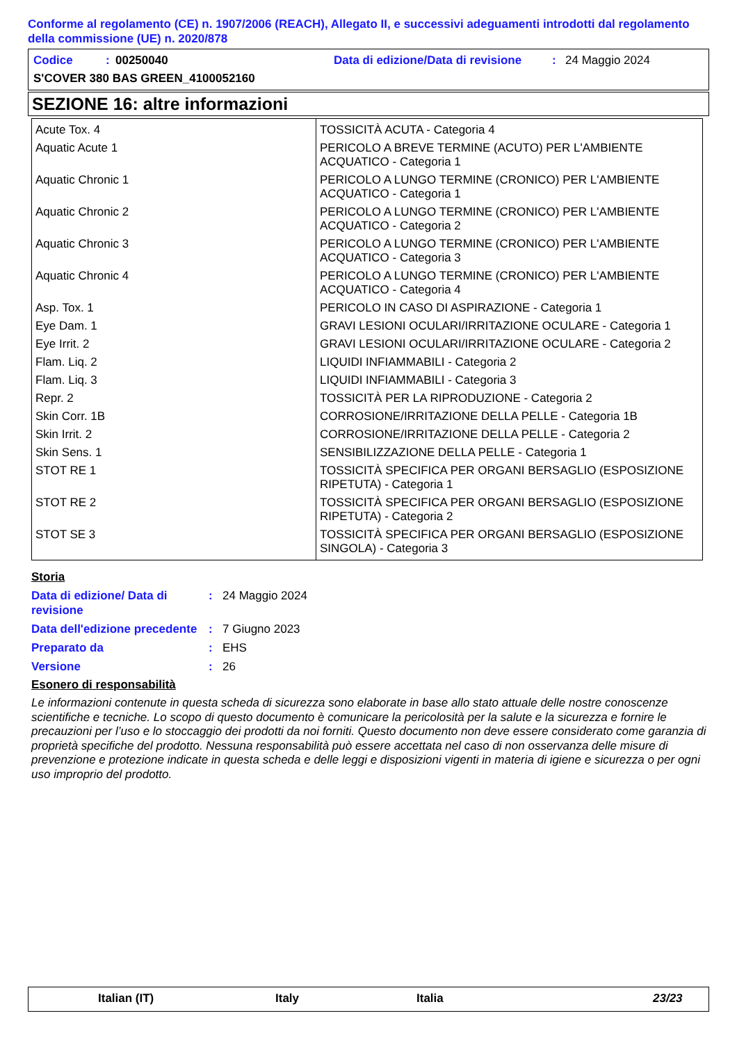Conforme al regolamento (CE) n. 1907/2006 (REACH), Allegato II, e successivi adeguamenti introdotti dal regolamento della commissione (UE) n. 2020/878
| Codice | : | 00250040 | Data di edizione/Data di revisione | : | 24 Maggio 2024 |
| S'COVER 380 BAS GREEN_4100052160 | | | | | |
SEZIONE 16: altre informazioni
| Acute Tox. 4 | TOSSICITÀ ACUTA - Categoria 4 |
| Aquatic Acute 1 | PERICOLO A BREVE TERMINE (ACUTO) PER L'AMBIENTE ACQUATICO - Categoria 1 |
| Aquatic Chronic 1 | PERICOLO A LUNGO TERMINE (CRONICO) PER L'AMBIENTE ACQUATICO - Categoria 1 |
| Aquatic Chronic 2 | PERICOLO A LUNGO TERMINE (CRONICO) PER L'AMBIENTE ACQUATICO - Categoria 2 |
| Aquatic Chronic 3 | PERICOLO A LUNGO TERMINE (CRONICO) PER L'AMBIENTE ACQUATICO - Categoria 3 |
| Aquatic Chronic 4 | PERICOLO A LUNGO TERMINE (CRONICO) PER L'AMBIENTE ACQUATICO - Categoria 4 |
| Asp. Tox. 1 | PERICOLO IN CASO DI ASPIRAZIONE - Categoria 1 |
| Eye Dam. 1 | GRAVI LESIONI OCULARI/IRRITAZIONE OCULARE - Categoria 1 |
| Eye Irrit. 2 | GRAVI LESIONI OCULARI/IRRITAZIONE OCULARE - Categoria 2 |
| Flam. Liq. 2 | LIQUIDI INFIAMMABILI - Categoria 2 |
| Flam. Liq. 3 | LIQUIDI INFIAMMABILI - Categoria 3 |
| Repr. 2 | TOSSICITÀ PER LA RIPRODUZIONE - Categoria 2 |
| Skin Corr. 1B | CORROSIONE/IRRITAZIONE DELLA PELLE - Categoria 1B |
| Skin Irrit. 2 | CORROSIONE/IRRITAZIONE DELLA PELLE - Categoria 2 |
| Skin Sens. 1 | SENSIBILIZZAZIONE DELLA PELLE - Categoria 1 |
| STOT RE 1 | TOSSICITÀ SPECIFICA PER ORGANI BERSAGLIO (ESPOSIZIONE RIPETUTA) - Categoria 1 |
| STOT RE 2 | TOSSICITÀ SPECIFICA PER ORGANI BERSAGLIO (ESPOSIZIONE RIPETUTA) - Categoria 2 |
| STOT SE 3 | TOSSICITÀ SPECIFICA PER ORGANI BERSAGLIO (ESPOSIZIONE SINGOLA) - Categoria 3 |
Storia
Data di edizione/ Data di revisione
: 24 Maggio 2024
Data dell'edizione precedente
: 7 Giugno 2023
Preparato da : EHS
Versione : 26
Esonero di responsabilità
Le informazioni contenute in questa scheda di sicurezza sono elaborate in base allo stato attuale delle nostre conoscenze scientifiche e tecniche. Lo scopo di questo documento è comunicare la pericolosità per la salute e la sicurezza e fornire le precauzioni per l’uso e lo stoccaggio dei prodotti da noi forniti. Questo documento non deve essere considerato come garanzia di proprietà specifiche del prodotto. Nessuna responsabilità può essere accettata nel caso di non osservanza delle misure di prevenzione e protezione indicate in questa scheda e delle leggi e disposizioni vigenti in materia di igiene e sicurezza o per ogni uso improprio del prodotto.
Italian (IT) Italy Italia 23/23